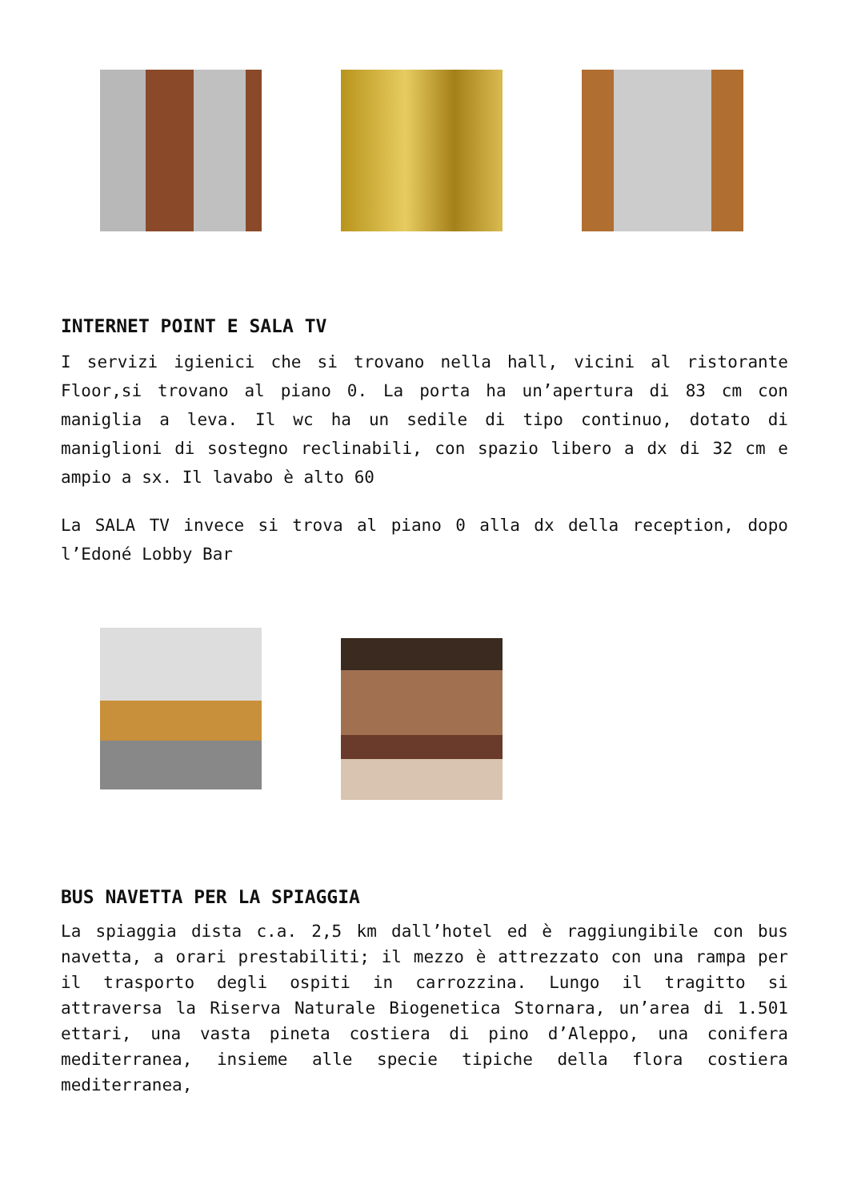INTERNET POINT E SALA TV
I servizi igienici che si trovano nella hall, vicini al ristorante Floor,si trovano al piano 0. La porta ha un’apertura di 83 cm con maniglia a leva. Il wc ha un sedile di tipo continuo, dotato di maniglioni di sostegno reclinabili, con spazio libero a dx di 32 cm e ampio a sx. Il lavabo è alto 60
La SALA TV invece si trova al piano 0 alla dx della reception, dopo l’Edoné Lobby Bar
BUS NAVETTA PER LA SPIAGGIA
La spiaggia dista c.a. 2,5 km dall’hotel ed è raggiungibile con bus navetta, a orari prestabiliti; il mezzo è attrezzato con una rampa per il trasporto degli ospiti in carrozzina. Lungo il tragitto si attraversa la Riserva Naturale Biogenetica Stornara, un’area di 1.501 ettari, una vasta pineta costiera di pino d’Aleppo, una conifera mediterranea, insieme alle specie tipiche della flora costiera mediterranea,